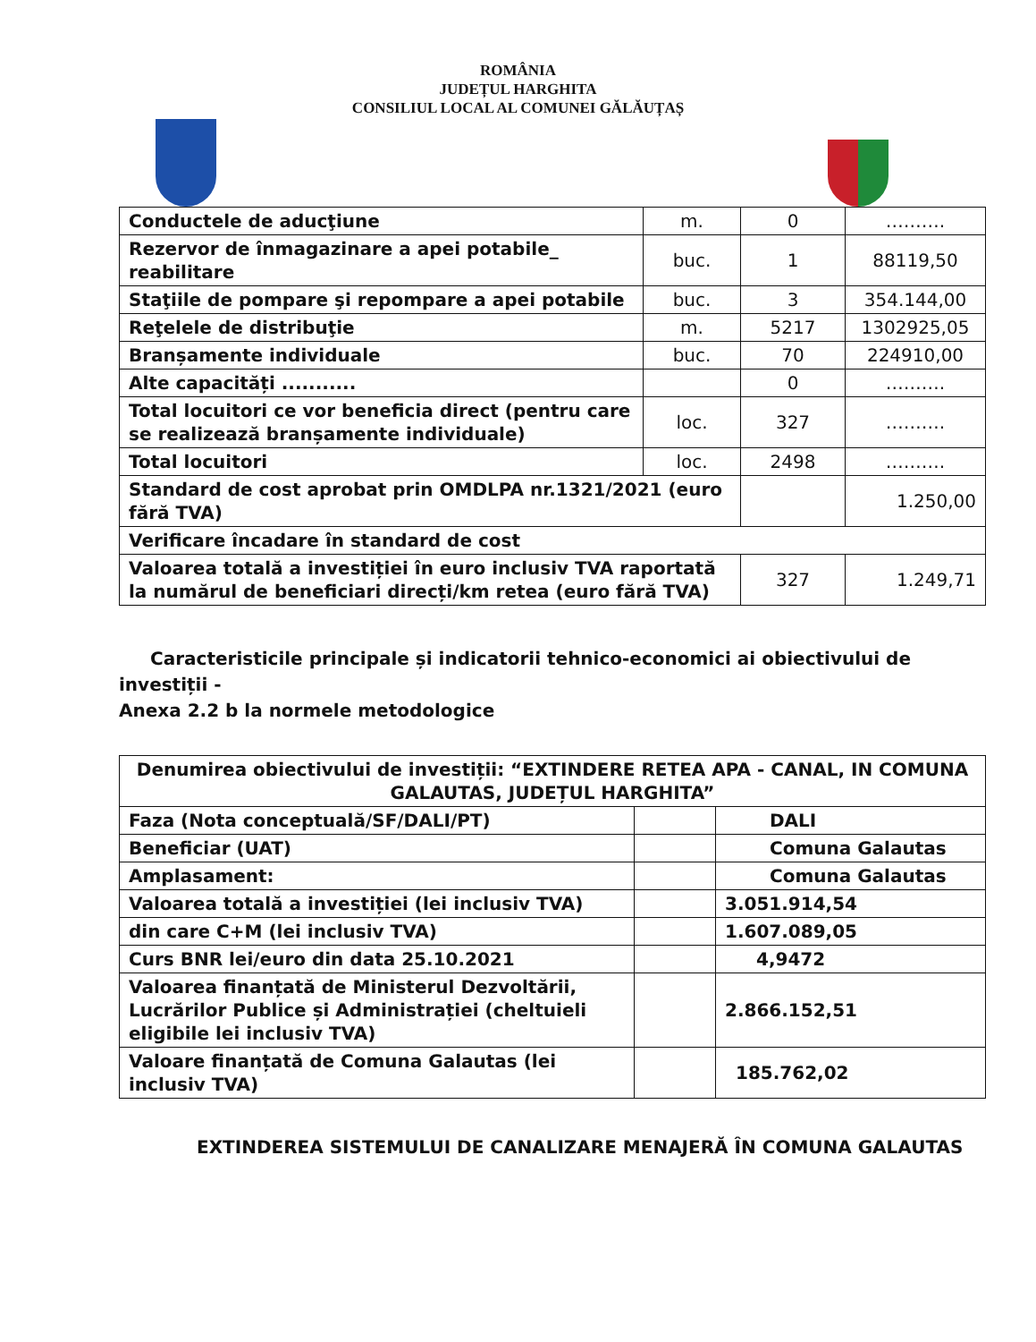ROMÂNIA
JUDEȚUL HARGHITA
CONSILIUL LOCAL AL COMUNEI GĂLĂUȚAȘ
| Conductele de aducţiune | m. | 0 | ………. |
| Rezervor de înmagazinare a apei potabile_ reabilitare | buc. | 1 | 88119,50 |
| Staţiile de pompare şi repompare a apei potabile | buc. | 3 | 354.144,00 |
| Reţelele de distribuţie | m. | 5217 | 1302925,05 |
| Branșamente individuale | buc. | 70 | 224910,00 |
| Alte capacități ........... | | 0 | ………. |
| Total locuitori ce vor beneficia direct (pentru care se realizează branșamente individuale) | loc. | 327 | ………. |
| Total locuitori | loc. | 2498 | ………. |
| Standard de cost aprobat prin OMDLPA nr.1321/2021 (euro fără TVA) | | | 1.250,00 |
| Verificare încadare în standard de cost | | | |
| Valoarea totală a investiției în euro inclusiv TVA raportată la numărul de beneficiari direcți/km retea (euro fără TVA) | | 327 | 1.249,71 |
Caracteristicile principale și indicatorii tehnico-economici ai obiectivului de
investiții -
Anexa 2.2 b la normele metodologice
| Denumirea obiectivului de investiții: “EXTINDERE RETEA APA - CANAL, IN COMUNA GALAUTAS, JUDEȚUL HARGHITA” | | |
| Faza (Nota conceptuală/SF/DALI/PT) | | DALI |
| Beneficiar (UAT) | | Comuna Galautas |
| Amplasament: | | Comuna Galautas |
| Valoarea totală a investiției (lei inclusiv TVA) | | 3.051.914,54 |
| din care C+M (lei inclusiv TVA) | | 1.607.089,05 |
| Curs BNR lei/euro din data 25.10.2021 | | 4,9472 |
| Valoarea finanțată de Ministerul Dezvoltării, Lucrărilor Publice și Administrației (cheltuieli eligibile lei inclusiv TVA) | | 2.866.152,51 |
| Valoare finanțată de Comuna Galautas (lei inclusiv TVA) | | 185.762,02 |
EXTINDEREA SISTEMULUI DE CANALIZARE MENAJERĂ ÎN COMUNA GALAUTAS